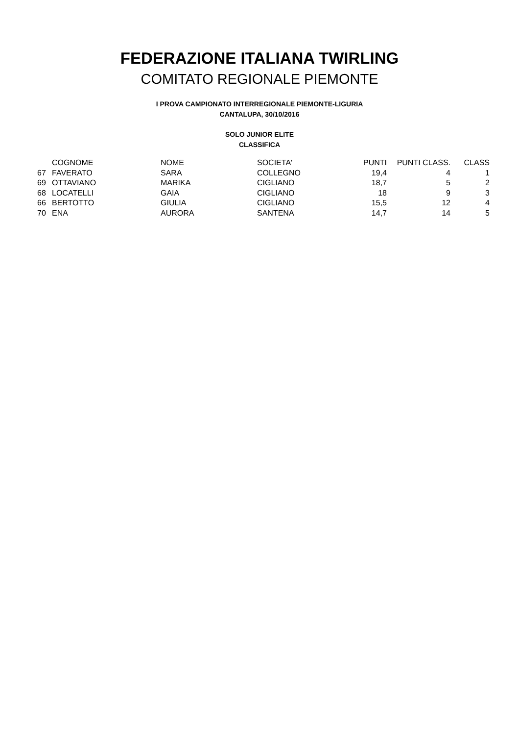FEDERAZIONE ITALIANA TWIRLING
COMITATO REGIONALE PIEMONTE
I PROVA CAMPIONATO INTERREGIONALE PIEMONTE-LIGURIA
CANTALUPA, 30/10/2016
SOLO JUNIOR ELITE
CLASSIFICA
| | COGNOME | NOME | SOCIETA' | PUNTI | PUNTI CLASS. | CLASS |
| --- | --- | --- | --- | --- | --- | --- |
| 67 | FAVERATO | SARA | COLLEGNO | 19,4 | 4 | 1 |
| 69 | OTTAVIANO | MARIKA | CIGLIANO | 18,7 | 5 | 2 |
| 68 | LOCATELLI | GAIA | CIGLIANO | 18 | 9 | 3 |
| 66 | BERTOTTO | GIULIA | CIGLIANO | 15,5 | 12 | 4 |
| 70 | ENA | AURORA | SANTENA | 14,7 | 14 | 5 |